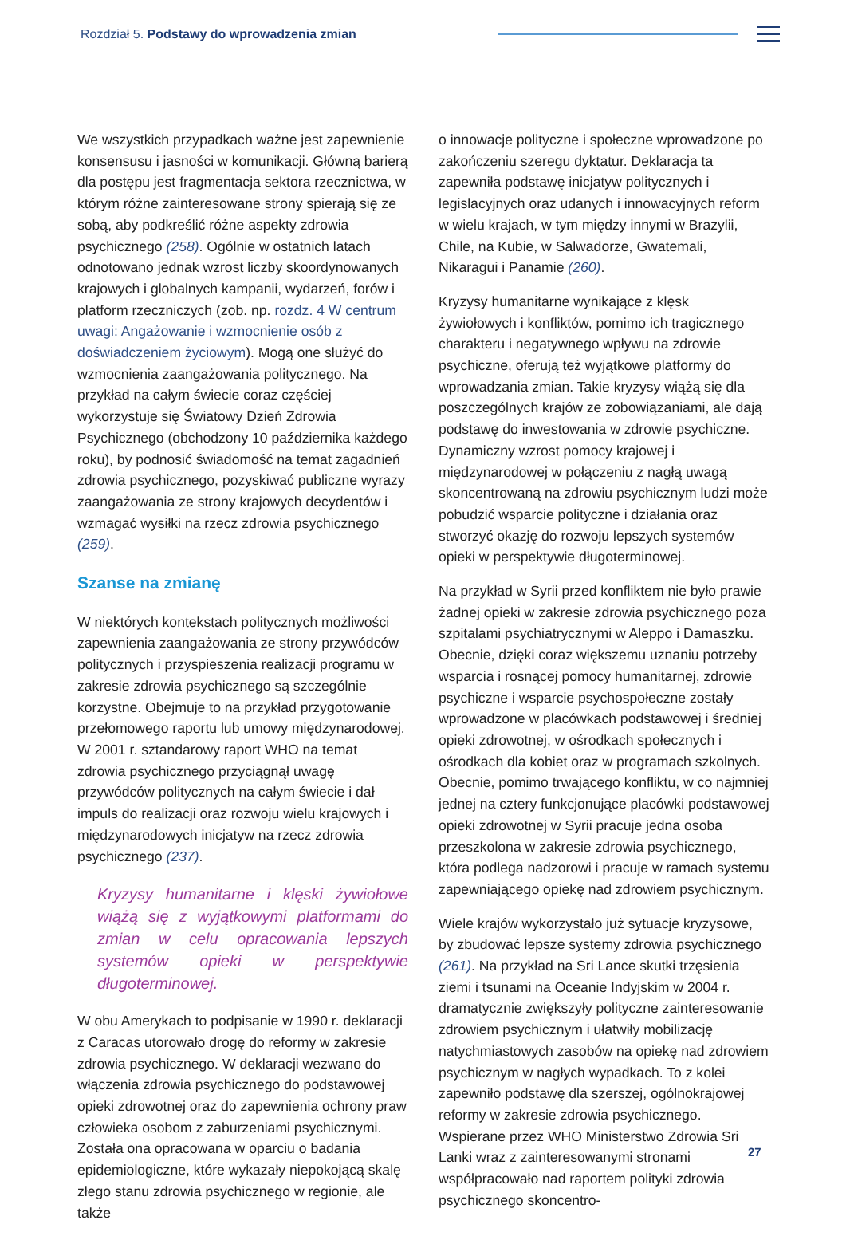Rozdział 5. Podstawy do wprowadzenia zmian
We wszystkich przypadkach ważne jest zapewnienie konsensusu i jasności w komunikacji. Główną barierą dla postępu jest fragmentacja sektora rzecznictwa, w którym różne zainteresowane strony spierają się ze sobą, aby podkreślić różne aspekty zdrowia psychicznego (258). Ogólnie w ostatnich latach odnotowano jednak wzrost liczby skoordynowanych krajowych i globalnych kampanii, wydarzeń, forów i platform rzeczniczych (zob. np. rozdz. 4 W centrum uwagi: Angażowanie i wzmocnienie osób z doświadczeniem życiowym). Mogą one służyć do wzmocnienia zaangażowania politycznego. Na przykład na całym świecie coraz częściej wykorzystuje się Światowy Dzień Zdrowia Psychicznego (obchodzony 10 października każdego roku), by podnosić świadomość na temat zagadnień zdrowia psychicznego, pozyskiwać publiczne wyrazy zaangażowania ze strony krajowych decydentów i wzmagać wysiłki na rzecz zdrowia psychicznego (259).
Szanse na zmianę
W niektórych kontekstach politycznych możliwości zapewnienia zaangażowania ze strony przywódców politycznych i przyspieszenia realizacji programu w zakresie zdrowia psychicznego są szczególnie korzystne. Obejmuje to na przykład przygotowanie przełomowego raportu lub umowy międzynarodowej. W 2001 r. sztandarowy raport WHO na temat zdrowia psychicznego przyciągnął uwagę przywódców politycznych na całym świecie i dał impuls do realizacji oraz rozwoju wielu krajowych i międzynarodowych inicjatyw na rzecz zdrowia psychicznego (237).
Kryzysy humanitarne i klęski żywiołowe wiążą się z wyjątkowymi platformami do zmian w celu opracowania lepszych systemów opieki w perspektywie długoterminowej.
W obu Amerykach to podpisanie w 1990 r. deklaracji z Caracas utorowało drogę do reformy w zakresie zdrowia psychicznego. W deklaracji wezwano do włączenia zdrowia psychicznego do podstawowej opieki zdrowotnej oraz do zapewnienia ochrony praw człowieka osobom z zaburzeniami psychicznymi. Została ona opracowana w oparciu o badania epidemiologiczne, które wykazały niepokojącą skalę złego stanu zdrowia psychicznego w regionie, ale także
o innowacje polityczne i społeczne wprowadzone po zakończeniu szeregu dyktatur. Deklaracja ta zapewniła podstawę inicjatyw politycznych i legislacyjnych oraz udanych i innowacyjnych reform w wielu krajach, w tym między innymi w Brazylii, Chile, na Kubie, w Salwadorze, Gwatemali, Nikaragui i Panamie (260).
Kryzysy humanitarne wynikające z klęsk żywiołowych i konfliktów, pomimo ich tragicznego charakteru i negatywnego wpływu na zdrowie psychiczne, oferują też wyjątkowe platformy do wprowadzania zmian. Takie kryzysy wiążą się dla poszczególnych krajów ze zobowiązaniami, ale dają podstawę do inwestowania w zdrowie psychiczne. Dynamiczny wzrost pomocy krajowej i międzynarodowej w połączeniu z nagłą uwagą skoncentrowaną na zdrowiu psychicznym ludzi może pobudzić wsparcie polityczne i działania oraz stworzyć okazję do rozwoju lepszych systemów opieki w perspektywie długoterminowej.
Na przykład w Syrii przed konfliktem nie było prawie żadnej opieki w zakresie zdrowia psychicznego poza szpitalami psychiatrycznymi w Aleppo i Damaszku. Obecnie, dzięki coraz większemu uznaniu potrzeby wsparcia i rosnącej pomocy humanitarnej, zdrowie psychiczne i wsparcie psychospołeczne zostały wprowadzone w placówkach podstawowej i średniej opieki zdrowotnej, w ośrodkach społecznych i ośrodkach dla kobiet oraz w programach szkolnych. Obecnie, pomimo trwającego konfliktu, w co najmniej jednej na cztery funkcjonujące placówki podstawowej opieki zdrowotnej w Syrii pracuje jedna osoba przeszkolona w zakresie zdrowia psychicznego, która podlega nadzorowi i pracuje w ramach systemu zapewniającego opiekę nad zdrowiem psychicznym.
Wiele krajów wykorzystało już sytuacje kryzysowe, by zbudować lepsze systemy zdrowia psychicznego (261). Na przykład na Sri Lance skutki trzęsienia ziemi i tsunami na Oceanie Indyjskim w 2004 r. dramatycznie zwiększyły polityczne zainteresowanie zdrowiem psychicznym i ułatwiły mobilizację natychmiastowych zasobów na opiekę nad zdrowiem psychicznym w nagłych wypadkach. To z kolei zapewniło podstawę dla szerszej, ogólnokrajowej reformy w zakresie zdrowia psychicznego. Wspierane przez WHO Ministerstwo Zdrowia Sri Lanki wraz z zainteresowanymi stronami współpracowało nad raportem polityki zdrowia psychicznego skoncentro-
27